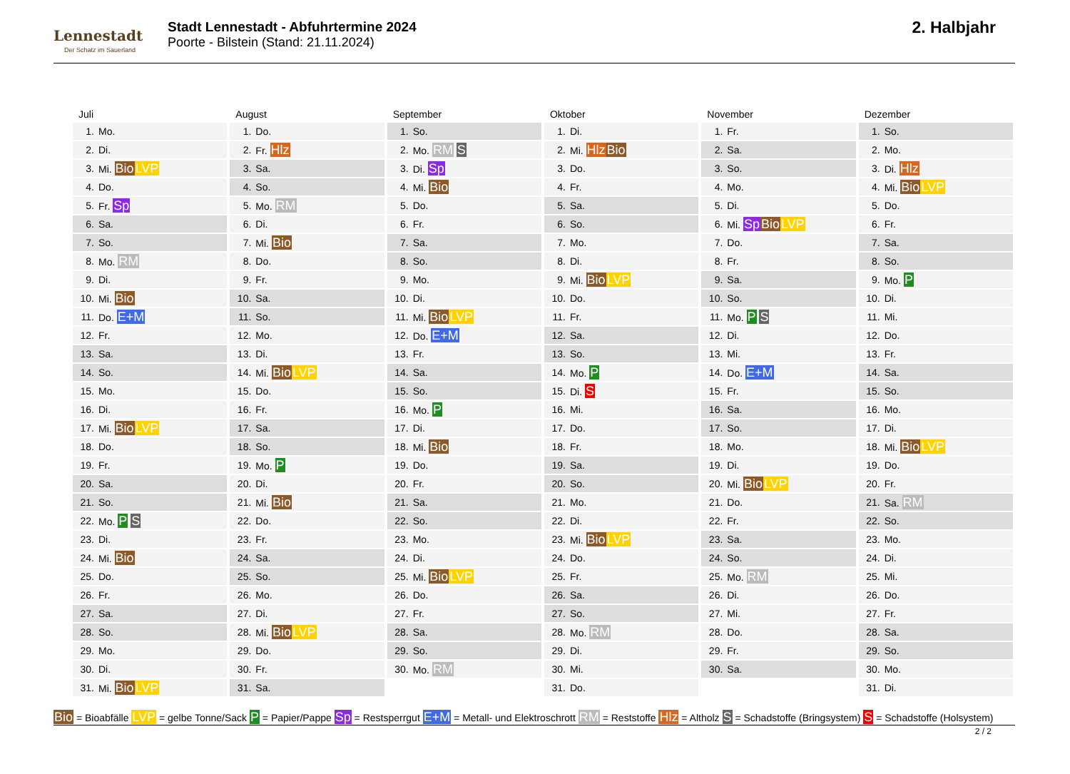Lennestadt
Der Schatz im Sauerland
Stadt Lennestadt - Abfuhrtermine 2024
Poorte - Bilstein (Stand: 21.11.2024)
2. Halbjahr
Juli
| 1. | Mo. |
| 2. | Di. |
| 3. | Mi. Bio LVP |
| 4. | Do. |
| 5. | Fr. Sp |
| 6. | Sa. |
| 7. | So. |
| 8. | Mo. RM |
| 9. | Di. |
| 10. | Mi. Bio |
| 11. | Do. E+M |
| 12. | Fr. |
| 13. | Sa. |
| 14. | So. |
| 15. | Mo. |
| 16. | Di. |
| 17. | Mi. Bio LVP |
| 18. | Do. |
| 19. | Fr. |
| 20. | Sa. |
| 21. | So. |
| 22. | Mo. P S |
| 23. | Di. |
| 24. | Mi. Bio |
| 25. | Do. |
| 26. | Fr. |
| 27. | Sa. |
| 28. | So. |
| 29. | Mo. |
| 30. | Di. |
| 31. | Mi. Bio LVP |
August
| 1. | Do. |
| 2. | Fr. Hlz |
| 3. | Sa. |
| 4. | So. |
| 5. | Mo. RM |
| 6. | Di. |
| 7. | Mi. Bio |
| 8. | Do. |
| 9. | Fr. |
| 10. | Sa. |
| 11. | So. |
| 12. | Mo. |
| 13. | Di. |
| 14. | Mi. Bio LVP |
| 15. | Do. |
| 16. | Fr. |
| 17. | Sa. |
| 18. | So. |
| 19. | Mo. P |
| 20. | Di. |
| 21. | Mi. Bio |
| 22. | Do. |
| 23. | Fr. |
| 24. | Sa. |
| 25. | So. |
| 26. | Mo. |
| 27. | Di. |
| 28. | Mi. Bio LVP |
| 29. | Do. |
| 30. | Fr. |
| 31. | Sa. |
September
| 1. | So. |
| 2. | Mo. RM S |
| 3. | Di. Sp |
| 4. | Mi. Bio |
| 5. | Do. |
| 6. | Fr. |
| 7. | Sa. |
| 8. | So. |
| 9. | Mo. |
| 10. | Di. |
| 11. | Mi. Bio LVP |
| 12. | Do. E+M |
| 13. | Fr. |
| 14. | Sa. |
| 15. | So. |
| 16. | Mo. P |
| 17. | Di. |
| 18. | Mi. Bio |
| 19. | Do. |
| 20. | Fr. |
| 21. | Sa. |
| 22. | So. |
| 23. | Mo. |
| 24. | Di. |
| 25. | Mi. Bio LVP |
| 26. | Do. |
| 27. | Fr. |
| 28. | Sa. |
| 29. | So. |
| 30. | Mo. RM |
Oktober
| 1. | Di. |
| 2. | Mi. Hlz Bio |
| 3. | Do. |
| 4. | Fr. |
| 5. | Sa. |
| 6. | So. |
| 7. | Mo. |
| 8. | Di. |
| 9. | Mi. Bio LVP |
| 10. | Do. |
| 11. | Fr. |
| 12. | Sa. |
| 13. | So. |
| 14. | Mo. P |
| 15. | Di. S |
| 16. | Mi. |
| 17. | Do. |
| 18. | Fr. |
| 19. | Sa. |
| 20. | So. |
| 21. | Mo. |
| 22. | Di. |
| 23. | Mi. Bio LVP |
| 24. | Do. |
| 25. | Fr. |
| 26. | Sa. |
| 27. | So. |
| 28. | Mo. RM |
| 29. | Di. |
| 30. | Mi. |
| 31. | Do. |
November
| 1. | Fr. |
| 2. | Sa. |
| 3. | So. |
| 4. | Mo. |
| 5. | Di. |
| 6. | Mi. Sp Bio LVP |
| 7. | Do. |
| 8. | Fr. |
| 9. | Sa. |
| 10. | So. |
| 11. | Mo. P S |
| 12. | Di. |
| 13. | Mi. |
| 14. | Do. E+M |
| 15. | Fr. |
| 16. | Sa. |
| 17. | So. |
| 18. | Mo. |
| 19. | Di. |
| 20. | Mi. Bio LVP |
| 21. | Do. |
| 22. | Fr. |
| 23. | Sa. |
| 24. | So. |
| 25. | Mo. RM |
| 26. | Di. |
| 27. | Mi. |
| 28. | Do. |
| 29. | Fr. |
| 30. | Sa. |
Dezember
| 1. | So. |
| 2. | Mo. |
| 3. | Di. Hlz |
| 4. | Mi. Bio LVP |
| 5. | Do. |
| 6. | Fr. |
| 7. | Sa. |
| 8. | So. |
| 9. | Mo. P |
| 10. | Di. |
| 11. | Mi. |
| 12. | Do. |
| 13. | Fr. |
| 14. | Sa. |
| 15. | So. |
| 16. | Mo. |
| 17. | Di. |
| 18. | Mi. Bio LVP |
| 19. | Do. |
| 20. | Fr. |
| 21. | Sa. RM |
| 22. | So. |
| 23. | Mo. |
| 24. | Di. |
| 25. | Mi. |
| 26. | Do. |
| 27. | Fr. |
| 28. | Sa. |
| 29. | So. |
| 30. | Mo. |
| 31. | Di. |
Bio = Bioabfälle LVP = gelbe Tonne/Sack P = Papier/Pappe Sp = Restsperrgut E+M = Metall- und Elektroschrott RM = Reststoffe Hlz = Altholz S = Schadstoffe (Bringsystem) S = Schadstoffe (Holsystem)
2 / 2